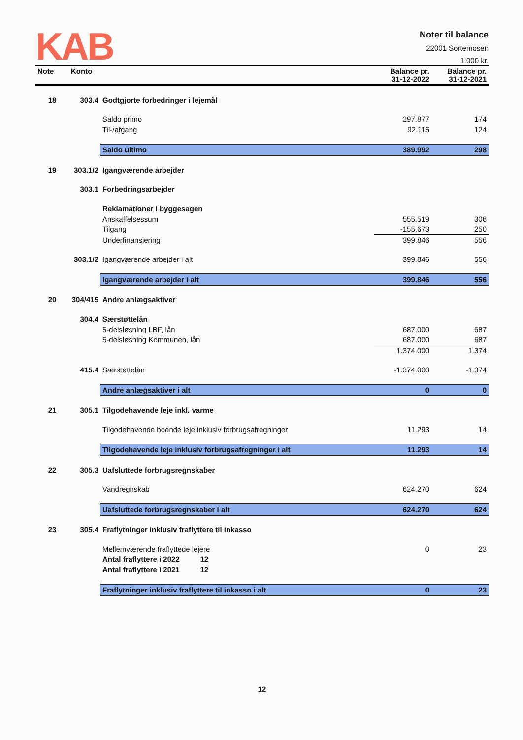KAB
Noter til balance
22001 Sortemosen
1.000 kr.
| Note | Konto | | Balance pr. 31-12-2022 | Balance pr. 31-12-2021 |
| --- | --- | --- | --- | --- |
| 18 | 303.4 | Godtgjorte forbedringer i lejemål | | |
| | | Saldo primo | 297.877 | 174 |
| | | Til-/afgang | 92.115 | 124 |
| | | Saldo ultimo | 389.992 | 298 |
| 19 | 303.1/2 | Igangværende arbejder | | |
| | 303.1 | Forbedringsarbejder | | |
| | | Reklamationer i byggesagen | | |
| | | Anskaffelsessum | 555.519 | 306 |
| | | Tilgang | -155.673 | 250 |
| | | Underfinansiering | 399.846 | 556 |
| | 303.1/2 | Igangværende arbejder i alt | 399.846 | 556 |
| | | Igangværende arbejder i alt | 399.846 | 556 |
| 20 | 304/415 | Andre anlægsaktiver | | |
| | 304.4 | Særstøttelån | | |
| | | 5-delsløsning LBF, lån | 687.000 | 687 |
| | | 5-delsløsning Kommunen, lån | 687.000 | 687 |
| | | | 1.374.000 | 1.374 |
| | 415.4 | Særstøttelån | -1.374.000 | -1.374 |
| | | Andre anlægsaktiver i alt | 0 | 0 |
| 21 | 305.1 | Tilgodehavende leje inkl. varme | | |
| | | Tilgodehavende boende leje inklusiv forbrugsafregninger | 11.293 | 14 |
| | | Tilgodehavende leje inklusiv forbrugsafregninger i alt | 11.293 | 14 |
| 22 | 305.3 | Uafsluttede forbrugsregnskaber | | |
| | | Vandregnskab | 624.270 | 624 |
| | | Uafsluttede forbrugsregnskaber i alt | 624.270 | 624 |
| 23 | 305.4 | Fraflytninger inklusiv fraflyttere til inkasso | | |
| | | Mellemværende fraflyttede lejere | 0 | 23 |
| | | Antal fraflyttere i 2022 12 | | |
| | | Antal fraflyttere i 2021 12 | | |
| | | Fraflytninger inklusiv fraflyttere til inkasso i alt | 0 | 23 |
12